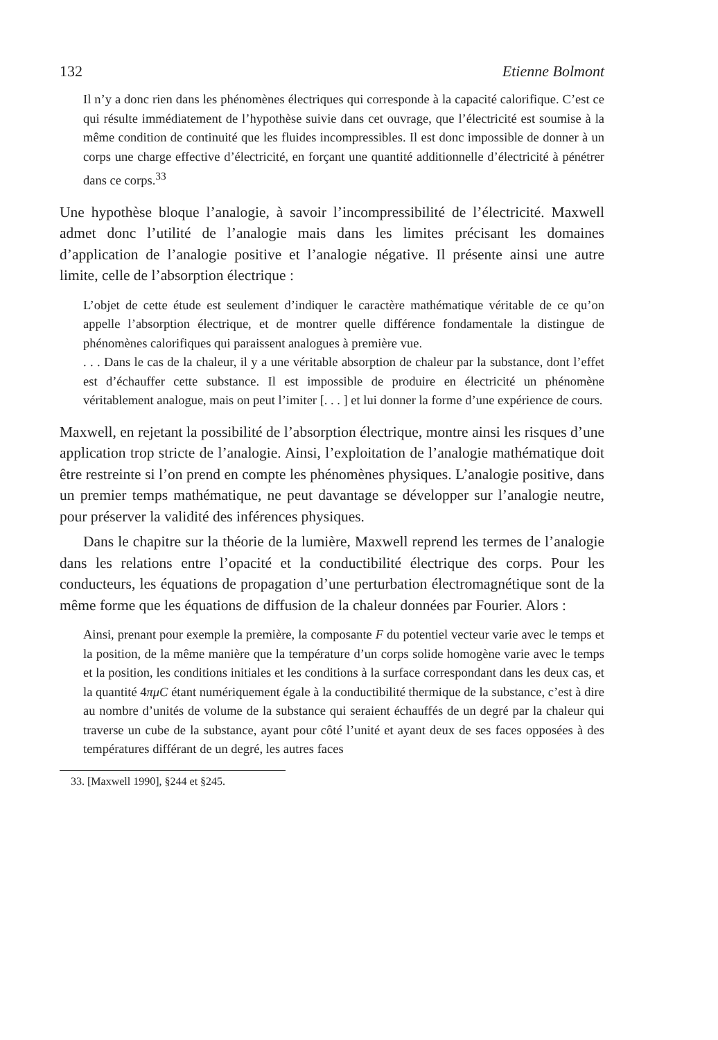132 Etienne Bolmont
Il n’y a donc rien dans les phénomènes électriques qui corresponde à la capacité calorifique. C’est ce qui résulte immédiatement de l’hypothèse suivie dans cet ouvrage, que l’électricité est soumise à la même condition de continuité que les fluides incompressibles. Il est donc impossible de donner à un corps une charge effective d’électricité, en forçant une quantité additionnelle d’électricité à pénétrer dans ce corps.<sup>33</sup>
Une hypothèse bloque l’analogie, à savoir l’incompressibilité de l’électricité. Maxwell admet donc l’utilité de l’analogie mais dans les limites précisant les domaines d’application de l’analogie positive et l’analogie négative. Il présente ainsi une autre limite, celle de l’absorption électrique :
L’objet de cette étude est seulement d’indiquer le caractère mathématique véritable de ce qu’on appelle l’absorption électrique, et de montrer quelle différence fondamentale la distingue de phénomènes calorifiques qui paraissent analogues à première vue.
. . . Dans le cas de la chaleur, il y a une véritable absorption de chaleur par la substance, dont l’effet est d’échauffer cette substance. Il est impossible de produire en électricité un phénomène véritablement analogue, mais on peut l’imiter [. . . ] et lui donner la forme d’une expérience de cours.
Maxwell, en rejetant la possibilité de l’absorption électrique, montre ainsi les risques d’une application trop stricte de l’analogie. Ainsi, l’exploitation de l’analogie mathématique doit être restreinte si l’on prend en compte les phénomènes physiques. L’analogie positive, dans un premier temps mathématique, ne peut davantage se développer sur l’analogie neutre, pour préserver la validité des inférences physiques.
Dans le chapitre sur la théorie de la lumière, Maxwell reprend les termes de l’analogie dans les relations entre l’opacité et la conductibilité électrique des corps. Pour les conducteurs, les équations de propagation d’une perturbation électromagnétique sont de la même forme que les équations de diffusion de la chaleur données par Fourier. Alors :
Ainsi, prenant pour exemple la première, la composante F du potentiel vecteur varie avec le temps et la position, de la même manière que la température d’un corps solide homogène varie avec le temps et la position, les conditions initiales et les conditions à la surface correspondant dans les deux cas, et la quantité 4πμC étant numériquement égale à la conductibilité thermique de la substance, c’est à dire au nombre d’unités de volume de la substance qui seraient échauffés de un degré par la chaleur qui traverse un cube de la substance, ayant pour côté l’unité et ayant deux de ses faces opposées à des températures différant de un degré, les autres faces
33. [Maxwell 1990], §244 et §245.